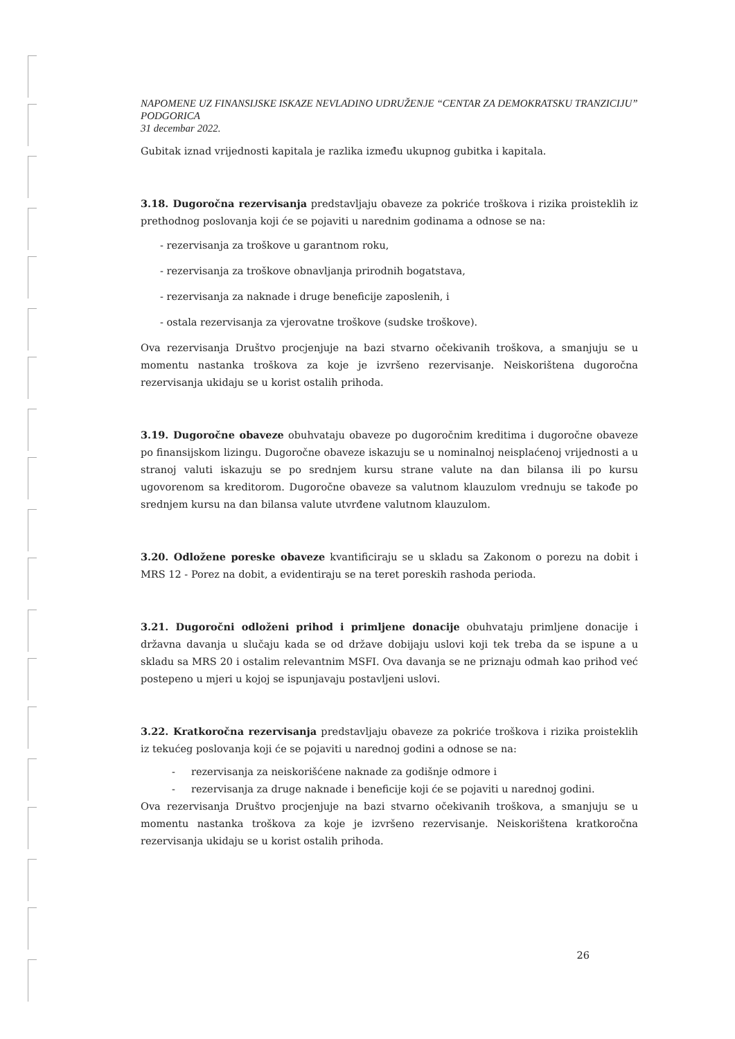NAPOMENE UZ FINANSIJSKE ISKAZE NEVLADINO UDRUŽENJE “CENTAR ZA DEMOKRATSKU TRANZICIJU” PODGORICA
31 decembar 2022.
Gubitak iznad vrijednosti kapitala je razlika između ukupnog gubitka i kapitala.
3.18. Dugoročna rezervisanja predstavljaju obaveze za pokriće troškova i rizika proisteklih iz prethodnog poslovanja koji će se pojaviti u narednim godinama a odnose se na:
- rezervisanja za troškove u garantnom roku,
- rezervisanja za troškove obnavljanja prirodnih bogatstava,
- rezervisanja za naknade i druge beneficije zaposlenih, i
- ostala rezervisanja za vjerovatne troškove (sudske troškove).
Ova rezervisanja Društvo procjenjuje na bazi stvarno očekivanih troškova, a smanjuju se u momentu nastanka troškova za koje je izvršeno rezervisanje. Neiskorištena dugoročna rezervisanja ukidaju se u korist ostalih prihoda.
3.19. Dugoročne obaveze obuhvataju obaveze po dugoročnim kreditima i dugoročne obaveze po finansijskom lizingu. Dugoročne obaveze iskazuju se u nominalnoj neisplaćenoj vrijednosti a u stranoj valuti iskazuju se po srednjem kursu strane valute na dan bilansa ili po kursu ugovorenom sa kreditorom. Dugoročne obaveze sa valutnom klauzulom vrednuju se takođe po srednjem kursu na dan bilansa valute utvrđene valutnom klauzulom.
3.20. Odložene poreske obaveze kvantificiraju se u skladu sa Zakonom o porezu na dobit i MRS 12 - Porez na dobit, a evidentiraju se na teret poreskih rashoda perioda.
3.21. Dugoročni odloženi prihod i primljene donacije obuhvataju primljene donacije i državna davanja u slučaju kada se od države dobijaju uslovi koji tek treba da se ispune a u skladu sa MRS 20 i ostalim relevantnim MSFI. Ova davanja se ne priznaju odmah kao prihod već postepeno u mjeri u kojoj se ispunjavaju postavljeni uslovi.
3.22. Kratkoročna rezervisanja predstavljaju obaveze za pokriće troškova i rizika proisteklih iz tekućeg poslovanja koji će se pojaviti u narednoj godini a odnose se na:
- rezervisanja za neiskorišćene naknade za godišnje odmore i
- rezervisanja za druge naknade i beneficije koji će se pojaviti u narednoj godini.
Ova rezervisanja Društvo procjenjuje na bazi stvarno očekivanih troškova, a smanjuju se u momentu nastanka troškova za koje je izvršeno rezervisanje. Neiskorištena kratkoročna rezervisanja ukidaju se u korist ostalih prihoda.
26